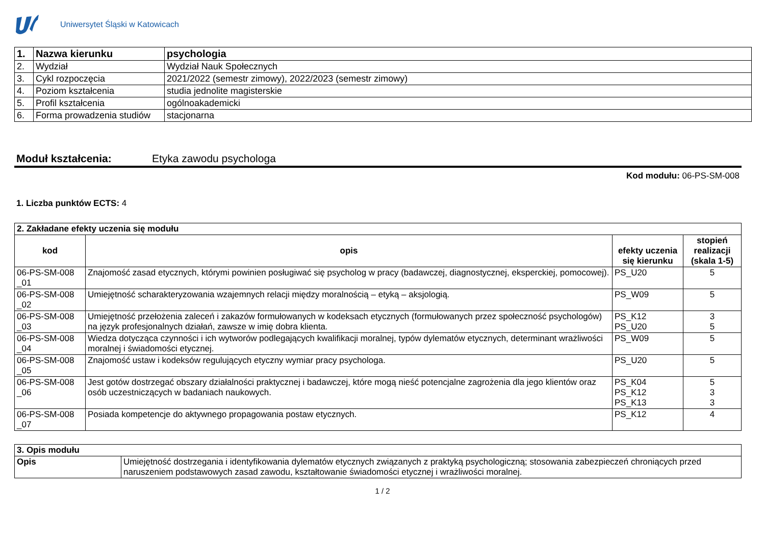Uniwersytet Śląski w Katowicach
| 1. | Nazwa kierunku | psychologia |
| 2. | Wydział | Wydział Nauk Społecznych |
| 3. | Cykl rozpoczęcia | 2021/2022 (semestr zimowy), 2022/2023 (semestr zimowy) |
| 4. | Poziom kształcenia | studia jednolite magisterskie |
| 5. | Profil kształcenia | ogólnoakademicki |
| 6. | Forma prowadzenia studiów | stacjonarna |
Moduł kształcenia: Etyka zawodu psychologa
Kod modułu: 06-PS-SM-008
1. Liczba punktów ECTS: 4
| 2. Zakładane efekty uczenia się modułu | | | |
| kod | opis | efekty uczenia się kierunku | stopień realizacji (skala 1-5) |
| 06-PS-SM-008 _01 | Znajomość zasad etycznych, którymi powinien posługiwać się psycholog w pracy (badawczej, diagnostycznej, eksperckiej, pomocowej). | PS_U20 | 5 |
| 06-PS-SM-008 _02 | Umiejętność scharakteryzowania wzajemnych relacji między moralnością – etyką – aksjologią. | PS_W09 | 5 |
| 06-PS-SM-008 _03 | Umiejętność przełożenia zaleceń i zakazów formułowanych w kodeksach etycznych (formułowanych przez społeczność psychologów) na język profesjonalnych działań, zawsze w imię dobra klienta. | PS_K12 PS_U20 | 3 5 |
| 06-PS-SM-008 _04 | Wiedza dotycząca czynności i ich wytworów podlegających kwalifikacji moralnej, typów dylematów etycznych, determinant wrażliwości moralnej i świadomości etycznej. | PS_W09 | 5 |
| 06-PS-SM-008 _05 | Znajomość ustaw i kodeksów regulujących etyczny wymiar pracy psychologa. | PS_U20 | 5 |
| 06-PS-SM-008 _06 | Jest gotów dostrzegać obszary działalności praktycznej i badawczej, które mogą nieść potencjalne zagrożenia dla jego klientów oraz osób uczestniczących w badaniach naukowych. | PS_K04 PS_K12 PS_K13 | 5 3 3 |
| 06-PS-SM-008 _07 | Posiada kompetencje do aktywnego propagowania postaw etycznych. | PS_K12 | 4 |
| 3. Opis modułu | |
| Opis | Umiejętność dostrzegania i identyfikowania dylematów etycznych związanych z praktyką psychologiczną; stosowania zabezpieczeń chroniących przed naruszeniem podstawowych zasad zawodu, kształtowanie świadomości etycznej i wrażliwości moralnej. |
1 / 2